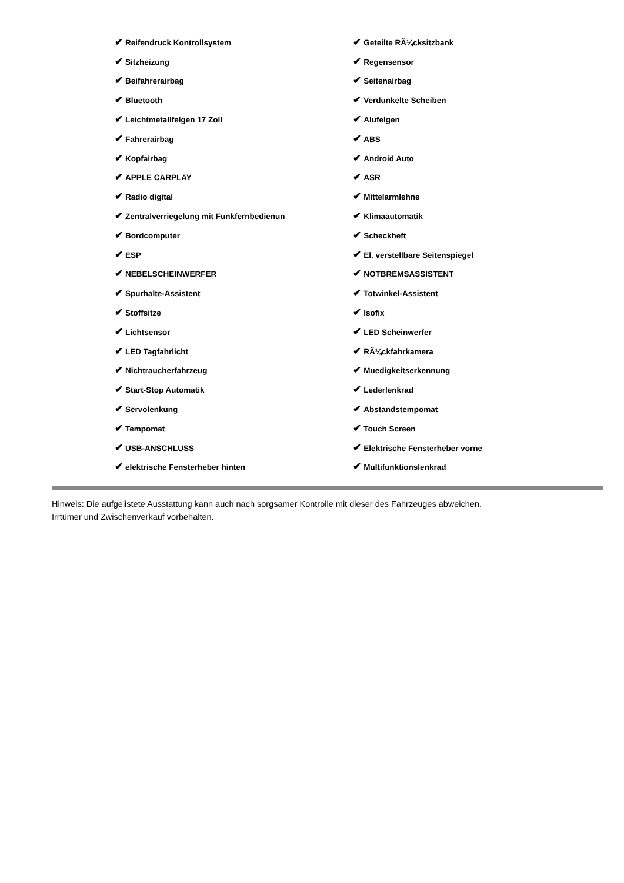| ✔ Reifendruck Kontrollsystem | ✔ Geteilte RÃ¼cksitzbank |
| ✔ Sitzheizung | ✔ Regensensor |
| ✔ Beifahrerairbag | ✔ Seitenairbag |
| ✔ Bluetooth | ✔ Verdunkelte Scheiben |
| ✔ Leichtmetallfelgen 17 Zoll | ✔ Alufelgen |
| ✔ Fahrerairbag | ✔ ABS |
| ✔ Kopfairbag | ✔ Android Auto |
| ✔ APPLE CARPLAY | ✔ ASR |
| ✔ Radio digital | ✔ Mittelarmlehne |
| ✔ Zentralverriegelung mit Funkfernbedienun | ✔ Klimaautomatik |
| ✔ Bordcomputer | ✔ Scheckheft |
| ✔ ESP | ✔ El. verstellbare Seitenspiegel |
| ✔ NEBELSCHEINWERFER | ✔ NOTBREMSASSISTENT |
| ✔ Spurhalte-Assistent | ✔ Totwinkel-Assistent |
| ✔ Stoffsitze | ✔ Isofix |
| ✔ Lichtsensor | ✔ LED Scheinwerfer |
| ✔ LED Tagfahrlicht | ✔ RÃ¼ckfahrkamera |
| ✔ Nichtraucherfahrzeug | ✔ Muedigkeitserkennung |
| ✔ Start-Stop Automatik | ✔ Lederlenkrad |
| ✔ Servolenkung | ✔ Abstandstempomat |
| ✔ Tempomat | ✔ Touch Screen |
| ✔ USB-ANSCHLUSS | ✔ Elektrische Fensterheber vorne |
| ✔ elektrische Fensterheber hinten | ✔ Multifunktionslenkrad |
Hinweis: Die aufgelistete Ausstattung kann auch nach sorgsamer Kontrolle mit dieser des Fahrzeuges abweichen. Irrtümer und Zwischenverkauf vorbehalten.